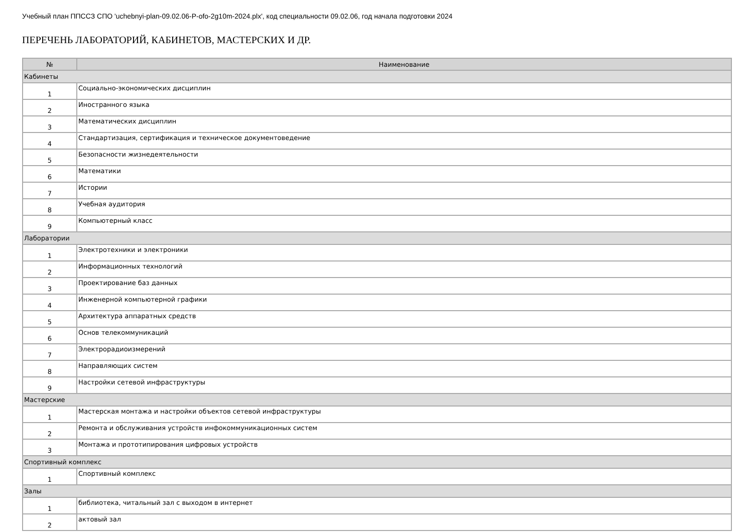Учебный план ППССЗ СПО 'uchebnyi-plan-09.02.06-P-ofo-2g10m-2024.plx', код специальности 09.02.06, год начала подготовки 2024
ПЕРЕЧЕНЬ ЛАБОРАТОРИЙ, КАБИНЕТОВ, МАСТЕРСКИХ И ДР.
| № | Наименование |
| --- | --- |
| Кабинеты | |
| 1 | Социально-экономических дисциплин |
| 2 | Иностранного языка |
| 3 | Математических дисциплин |
| 4 | Стандартизация, сертификация и техническое документоведение |
| 5 | Безопасности жизнедеятельности |
| 6 | Математики |
| 7 | Истории |
| 8 | Учебная аудитория |
| 9 | Компьютерный класс |
| Лаборатории | |
| 1 | Электротехники и электроники |
| 2 | Информационных технологий |
| 3 | Проектирование баз данных |
| 4 | Инженерной компьютерной графики |
| 5 | Архитектура аппаратных средств |
| 6 | Основ телекоммуникаций |
| 7 | Электрорадиоизмерений |
| 8 | Направляющих систем |
| 9 | Настройки сетевой инфраструктуры |
| Мастерские | |
| 1 | Мастерская монтажа и настройки объектов сетевой инфраструктуры |
| 2 | Ремонта и обслуживания устройств инфокоммуникационных систем |
| 3 | Монтажа и прототипирования цифровых устройств |
| Спортивный комплекс | |
| 1 | Спортивный комплекс |
| Залы | |
| 1 | библиотека, читальный зал с выходом в интернет |
| 2 | актовый зал |